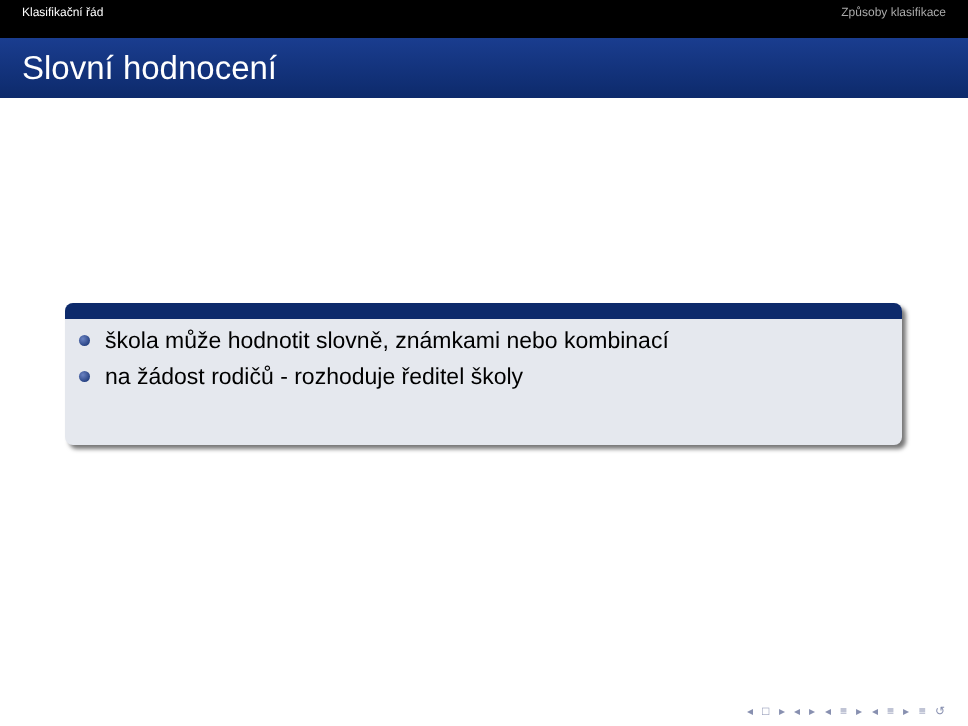Klasifikační řád Způsoby klasifikace
Slovní hodnocení
škola může hodnotit slovně, známkami nebo kombinací
na žádost rodičů - rozhoduje ředitel školy
◂ □ ▸ ◂ ▸ ◂ ≡ ▸ ◂ ≡ ▸ ≡ ↺